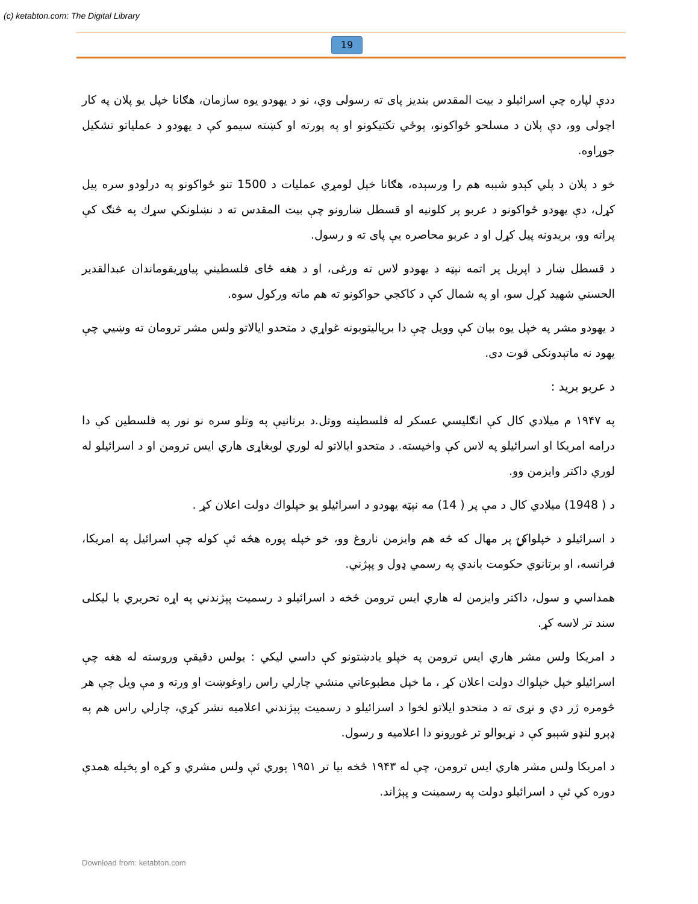(c) ketabton.com: The Digital Library
19
ددې لپاره چې اسرائيلو د بيت المقدس بنديز پای ته رسولی وي، نو د يهودو يوه سازمان، هګانا خپل يو پلان په کار اچولی وو، دې پلان د مسلحو ځواکونو، پوځي تکتيکونو او په پورته او کښته سيمو کې د يهودو د عملياتو تشکيل جوړاوه.
خو د پلان د پلي کېدو شېبه هم را ورسېده، هګانا خپل لومړي عمليات د 1500 تنو ځواکونو په درلودو سره پيل کړل، دې يهودو ځواکونو د عربو پر کلونيه او قسطل ښارونو چې بيت المقدس ته د نښلونکي سړك په څنګ کې پراته وو، بريدونه پيل کړل او د عربو محاصره يې پای ته و رسول.
د قسطل ښار د اپريل پر اتمه نېټه د يهودو لاس ته ورغی، او د هغه ځای فلسطيني پياوړيقوماندان عبدالقدير الحسني شهيد کړل سو، او په شمال کې د کاکجي حواکونو ته هم ماته ورکول سوه.
د يهودو مشر په خپل يوه بيان کې وويل چې دا برپاليتوبونه غواړي د متحدو ايالاتو ولس مشر ترومان ته وښيي چې يهود نه ماتېدونکی قوت دی.
د عربو بريد :
په ۱۹۴۷ م ميلادي کال کې انګليسي عسکر له فلسطينه ووتل.د برتانيې په وتلو سره نو نور په فلسطين کې دا درامه امريکا او اسرائيلو په لاس کې واخيسته. د متحدو ايالاتو له لوري لوبغاړی هاري ايس ترومن او د اسرائيلو له لوري داکتر وايزمن وو.
د ( 1948) ميلادي کال د مې پر ( 14) مه نېټه يهودو د اسرائيلو يو خپلواك دولت اعلان کړ .
د اسرائيلو د خپلواکۍ پر مهال که څه هم وايزمن ناروغ وو، خو خپله پوره هڅه ئې کوله چې اسرائيل په امريکا، فرانسه، او برتانوي حکومت باندي په رسمي ډول و پېژني.
همداسي و سول، داکتر وايزمن له هاري ايس ترومن څخه د اسرائيلو د رسميت پېژندني په اړه تحريري يا ليکلی سند تر لاسه کړ.
د امريکا ولس مشر هاري ايس ترومن په خپلو يادښتونو کې داسي ليکي : يولس دقيقې وروسته له هغه چې اسرائيلو خپل خپلواك دولت اعلان کړ ، ما خپل مطبوعاتي منشي چارلي راس راوغوښت او ورته و مې ويل چې هر څومره ژر دي و نړی ته د متحدو ايلاتو لخوا د اسرائيلو د رسميت پېژندني اعلاميه نشر کړي، چارلي راس هم په ډېرو لنډو شېبو کې د نړيوالو تر غوږونو دا اعلاميه و رسول.
د امريکا ولس مشر هاري ايس ترومن، چې له ۱۹۴۳ څخه بيا تر ۱۹۵۱ پوري ئې ولس مشري و کړه او پخپله همدې دوره کي ئې د اسرائيلو دولت په رسمينت و پېژاند.
Download from: ketabton.com